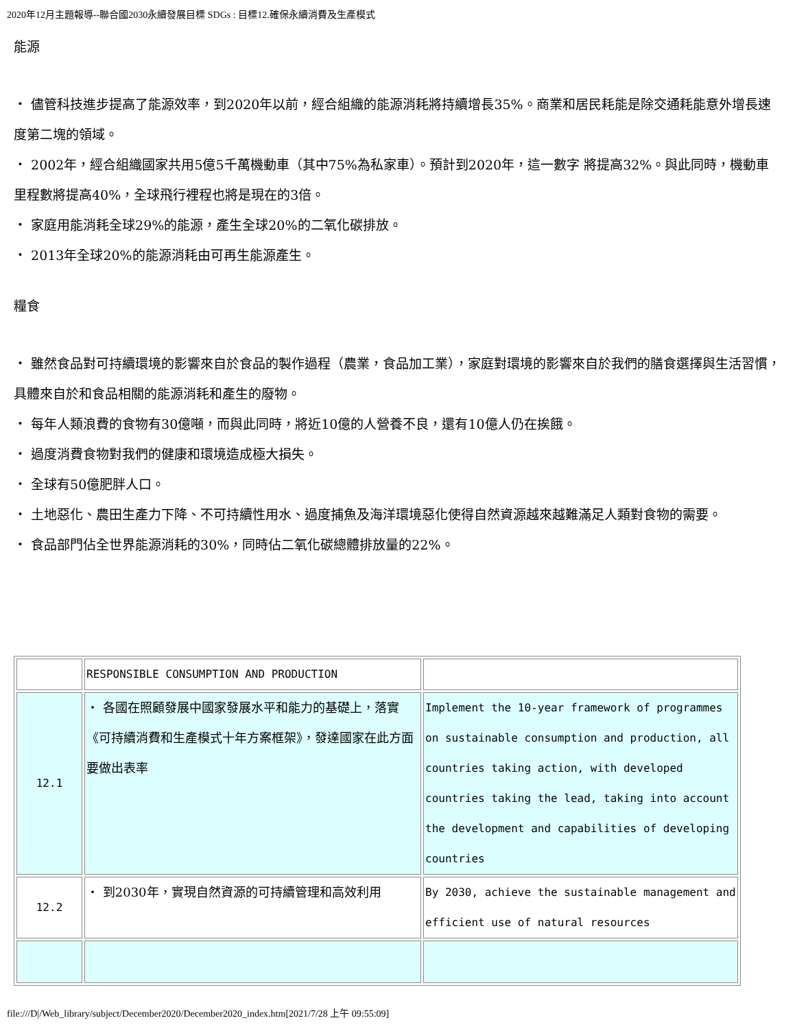2020年12月主題報導--聯合國2030永續發展目標 SDGs : 目標12.確保永續消費及生產模式
能源
・ 儘管科技進步提高了能源效率，到2020年以前，經合組織的能源消耗將持續增長35%。商業和居民耗能是除交通耗能意外增長速度第二塊的領域。
・ 2002年，經合組織國家共用5億5千萬機動車（其中75%為私家車）。預計到2020年，這一數字 將提高32%。與此同時，機動車里程數將提高40%，全球飛行裡程也將是現在的3倍。
・ 家庭用能消耗全球29%的能源，產生全球20%的二氧化碳排放。
・ 2013年全球20%的能源消耗由可再生能源產生。
糧食
・ 雖然食品對可持續環境的影響來自於食品的製作過程（農業，食品加工業），家庭對環境的影響來自於我們的膳食選擇與生活習慣，具體來自於和食品相關的能源消耗和產生的廢物。
・ 每年人類浪費的食物有30億噸，而與此同時，將近10億的人營養不良，還有10億人仍在挨餓。
・ 過度消費食物對我們的健康和環境造成極大損失。
・ 全球有50億肥胖人口。
・ 土地惡化、農田生產力下降、不可持續性用水、過度捕魚及海洋環境惡化使得自然資源越來越難滿足人類對食物的需要。
・ 食品部門佔全世界能源消耗的30%，同時佔二氧化碳總體排放量的22%。
| | RESPONSIBLE CONSUMPTION AND PRODUCTION | |
| 12.1 | ・ 各國在照顧發展中國家發展水平和能力的基礎上，落實《可持續消費和生產模式十年方案框架》，發達國家在此方面要做出表率 | Implement the 10-year framework of programmes on sustainable consumption and production, all countries taking action, with developed countries taking the lead, taking into account the development and capabilities of developing countries |
| 12.2 | ・ 到2030年，實現自然資源的可持續管理和高效利用 | By 2030, achieve the sustainable management and efficient use of natural resources |
file:///D|/Web_library/subject/December2020/December2020_index.htm[2021/7/28 上午 09:55:09]